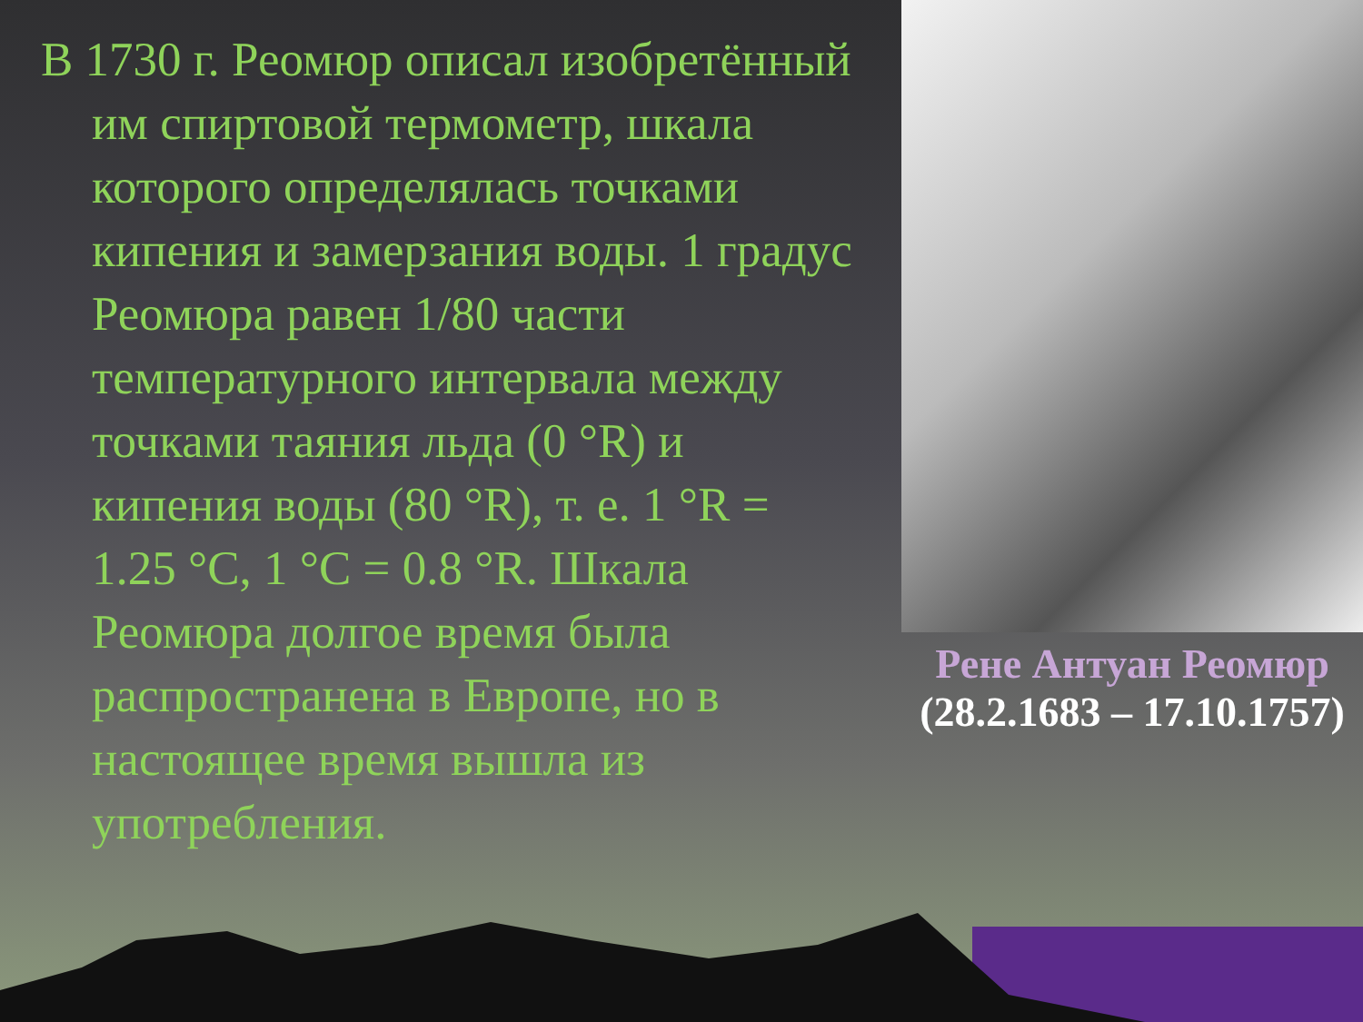В 1730 г. Реомюр описал изобретённый им спиртовой термометр, шкала которого определялась точками кипения и замерзания воды. 1 градус Реомюра равен 1/80 части температурного интервала между точками таяния льда (0 °R) и кипения воды (80 °R), т. е. 1 °R = 1.25 °C, 1 °C = 0.8 °R. Шкала Реомюра долгое время была распространена в Европе, но в настоящее время вышла из употребления.
Рене Антуан Реомюр
(28.2.1683 – 17.10.1757)